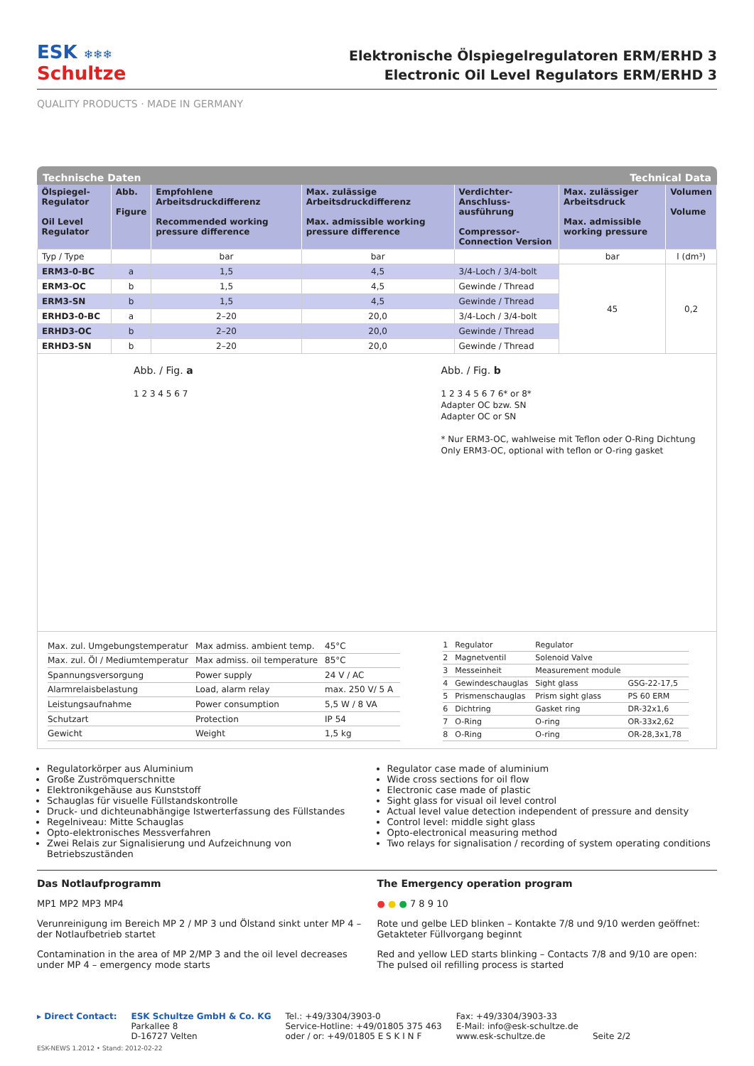ESK ❄❄❄
Schultze
Elektronische Ölspiegelregulatoren ERM/ERHD 3
Electronic Oil Level Regulators ERM/ERHD 3
QUALITY PRODUCTS · MADE IN GERMANY
Technische Daten Technical Data
| Ölspiegel-Regulator Oil Level Regulator | Abb. Figure | Empfohlene Arbeitsdruckdifferenz Recommended working pressure difference | Max. zulässige Arbeitsdruckdifferenz Max. admissible working pressure difference | Verdichter-Anschluss-ausführung Compressor-Connection Version | Max. zulässiger Arbeitsdruck Max. admissible working pressure | Volumen Volume |
| --- | --- | --- | --- | --- | --- | --- |
| Typ / Type | | bar | bar | | bar | l (dm³) |
| ERM3-0-BC | a | 1,5 | 4,5 | 3/4-Loch / 3/4-bolt | 45 | 0,2 |
| ERM3-OC | b | 1,5 | 4,5 | Gewinde / Thread | | |
| ERM3-SN | b | 1,5 | 4,5 | Gewinde / Thread | | |
| ERHD3-0-BC | a | 2–20 | 20,0 | 3/4-Loch / 3/4-bolt | | |
| ERHD3-OC | b | 2–20 | 20,0 | Gewinde / Thread | | |
| ERHD3-SN | b | 2–20 | 20,0 | Gewinde / Thread | | |
Abb. / Fig. a
1 2 3 4 5 6 7
Abb. / Fig. b
1 2 3 4 5 6 7 6* or 8*
Adapter OC bzw. SN
Adapter OC or SN
* Nur ERM3-OC, wahlweise mit Teflon oder O-Ring Dichtung
Only ERM3-OC, optional with teflon or O-ring gasket
| Max. zul. Umgebungstemperatur | Max admiss. ambient temp. | 45°C |
| Max. zul. Öl / Mediumtemperatur | Max admiss. oil temperature | 85°C |
| Spannungsversorgung | Power supply | 24 V / AC |
| Alarmrelaisbelastung | Load, alarm relay | max. 250 V/ 5 A |
| Leistungsaufnahme | Power consumption | 5,5 W / 8 VA |
| Schutzart | Protection | IP 54 |
| Gewicht | Weight | 1,5 kg |
| 1 | Regulator | Regulator | |
| 2 | Magnetventil | Solenoid Valve | |
| 3 | Messeinheit | Measurement module | |
| 4 | Gewindeschauglas | Sight glass | GSG-22-17,5 |
| 5 | Prismenschauglas | Prism sight glass | PS 60 ERM |
| 6 | Dichtring | Gasket ring | DR-32x1,6 |
| 7 | O-Ring | O-ring | OR-33x2,62 |
| 8 | O-Ring | O-ring | OR-28,3x1,78 |
Regulatorkörper aus Aluminium
Große Zuströmquerschnitte
Elektronikgehäuse aus Kunststoff
Schauglas für visuelle Füllstandskontrolle
Druck- und dichteunabhängige Istwerterfassung des Füllstandes
Regelniveau: Mitte Schauglas
Opto-elektronisches Messverfahren
Zwei Relais zur Signalisierung und Aufzeichnung von Betriebszuständen
Regulator case made of aluminium
Wide cross sections for oil flow
Electronic case made of plastic
Sight glass for visual oil level control
Actual level value detection independent of pressure and density
Control level: middle sight glass
Opto-electronical measuring method
Two relays for signalisation / recording of system operating conditions
Das Notlaufprogramm
MP1 MP2 MP3 MP4
Verunreinigung im Bereich MP 2 / MP 3 und Ölstand sinkt unter MP 4 – der Notlaufbetrieb startet
Contamination in the area of MP 2/MP 3 and the oil level decreases under MP 4 – emergency mode starts
The Emergency operation program
● ● ● 7 8 9 10
Rote und gelbe LED blinken – Kontakte 7/8 und 9/10 werden geöffnet: Getakteter Füllvorgang beginnt
Red and yellow LED starts blinking – Contacts 7/8 and 9/10 are open: The pulsed oil refilling process is started
▸ Direct Contact: ESK Schultze GmbH & Co. KG
Parkallee 8
D-16727 Velten
Tel.: +49/3304/3903-0
Service-Hotline: +49/01805 375 463
oder / or: +49/01805 E S K I N F
Fax: +49/3304/3903-33
E-Mail: info@esk-schultze.de
www.esk-schultze.de
Seite 2/2
ESK-NEWS 1.2012 • Stand: 2012-02-22